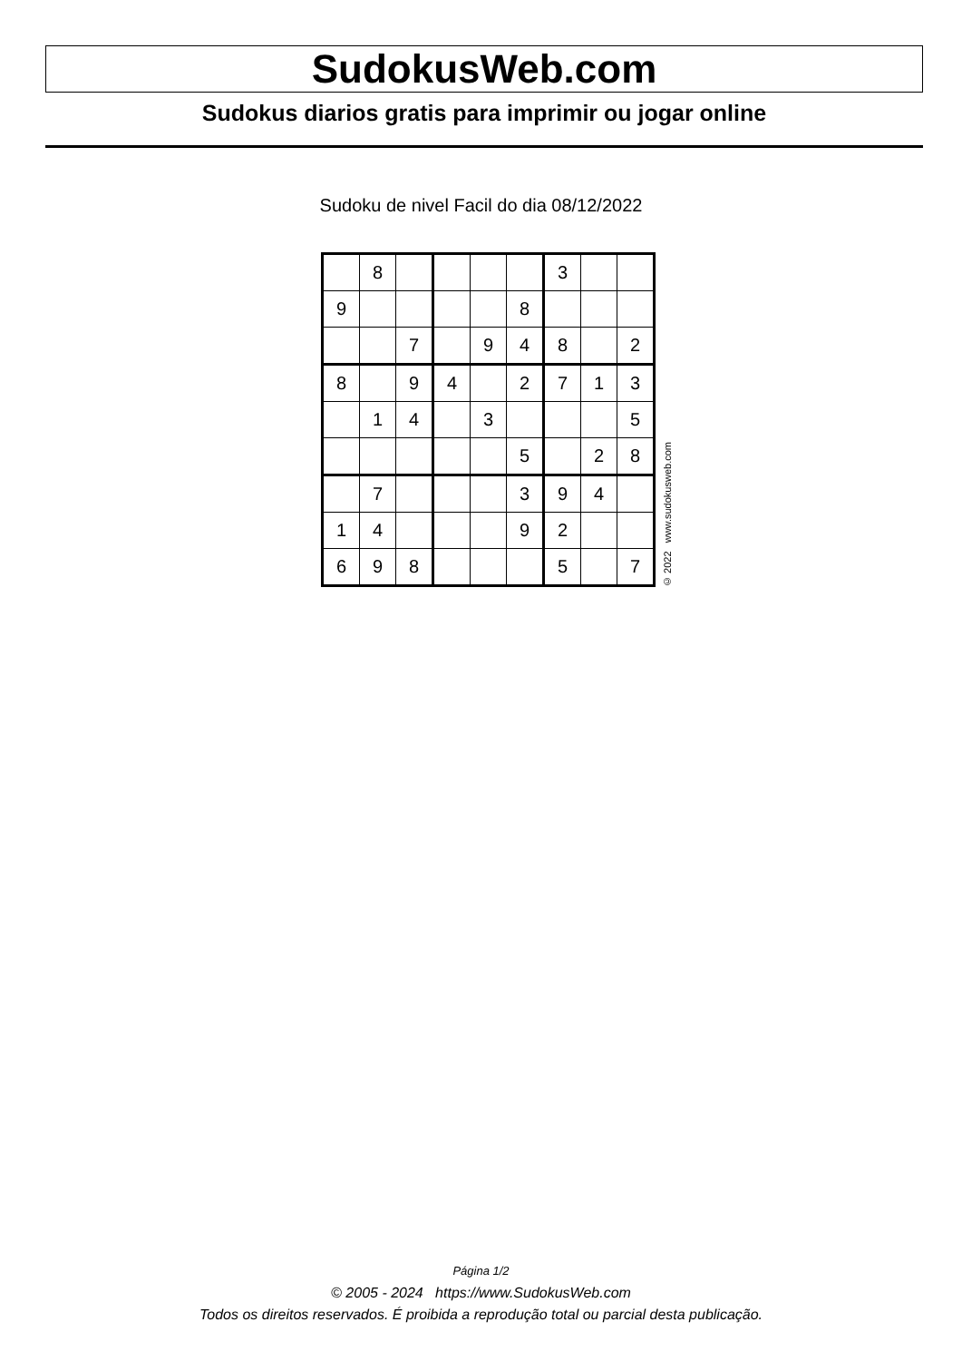SudokusWeb.com
Sudokus diarios gratis para imprimir ou jogar online
Sudoku de nivel Facil do dia 08/12/2022
| | 8 | | | | | 3 | | |
| 9 | | | | | 8 | | | |
| | | 7 | | 9 | 4 | 8 | | 2 |
| 8 | | 9 | 4 | | 2 | 7 | 1 | 3 |
| | 1 | 4 | | 3 | | | | 5 |
| | | | | | 5 | | 2 | 8 |
| | 7 | | | | 3 | 9 | 4 | |
| 1 | 4 | | | | 9 | 2 | | |
| 6 | 9 | 8 | | | | 5 | | 7 |
© 2022 www.sudokusweb.com
Página 1/2
© 2005 - 2024 https://www.SudokusWeb.com
Todos os direitos reservados. É proibida a reprodução total ou parcial desta publicação.